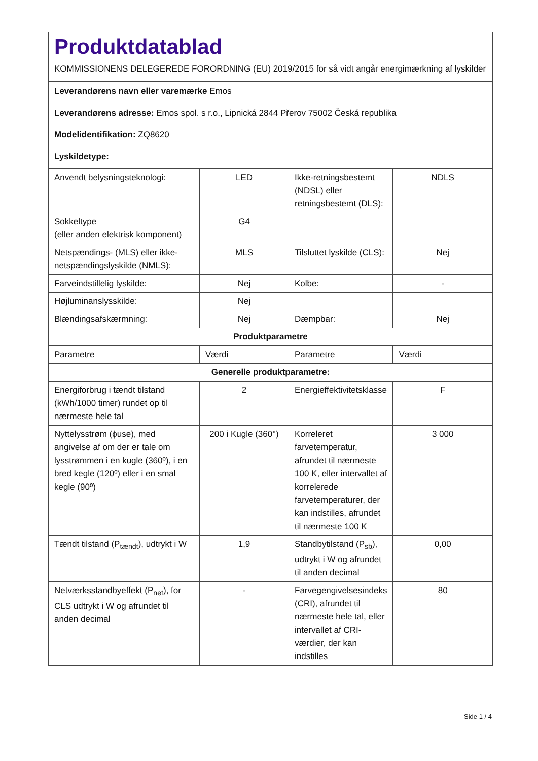Produktdatablad
KOMMISSIONENS DELEGEREDE FORORDNING (EU) 2019/2015 for så vidt angår energimærkning af lyskilder
| Leverandørens navn eller varemærke Emos | | | |
| Leverandørens adresse: Emos spol. s r.o., Lipnická 2844 Přerov 75002 Česká republika | | | |
| Modelidentifikation: ZQ8620 | | | |
| Lyskildetype: | | | |
| Anvendt belysningsteknologi: | LED | Ikke-retningsbestemt (NDSL) eller retningsbestemt (DLS): | NDLS |
| Sokkeltype (eller anden elektrisk komponent) | G4 | | |
| Netspændings- (MLS) eller ikke-netspændingslyskilde (NMLS): | MLS | Tilsluttet lyskilde (CLS): | Nej |
| Farveindstillelig lyskilde: | Nej | Kolbe: | - |
| Højluminanslysskilde: | Nej | | |
| Blændingsafskærmning: | Nej | Dæmpbar: | Nej |
| Produktparametre | | | |
| Parametre | Værdi | Parametre | Værdi |
| Generelle produktparametre: | | | |
| Energiforbrug i tændt tilstand (kWh/1000 timer) rundet op til nærmeste hele tal | 2 | Energieffektivitetsklasse | F |
| Nyttelysstrøm (ϕuse), med angivelse af om der er tale om lysstrømmen i en kugle (360º), i en bred kegle (120º) eller i en smal kegle (90º) | 200 i Kugle (360°) | Korreleret farvetemperatur, afrundet til nærmeste 100 K, eller intervallet af korrelerede farvetemperaturer, der kan indstilles, afrundet til nærmeste 100 K | 3 000 |
| Tændt tilstand (P<sub>tændt</sub>), udtrykt i W | 1,9 | Standbytilstand (P<sub>sb</sub>), udtrykt i W og afrundet til anden decimal | 0,00 |
| Netværksstandbyeffekt (P<sub>net</sub>), for CLS udtrykt i W og afrundet til anden decimal | - | Farvegengivelsesindeks (CRI), afrundet til nærmeste hele tal, eller intervallet af CRI-værdier, der kan indstilles | 80 |
Side 1 / 4